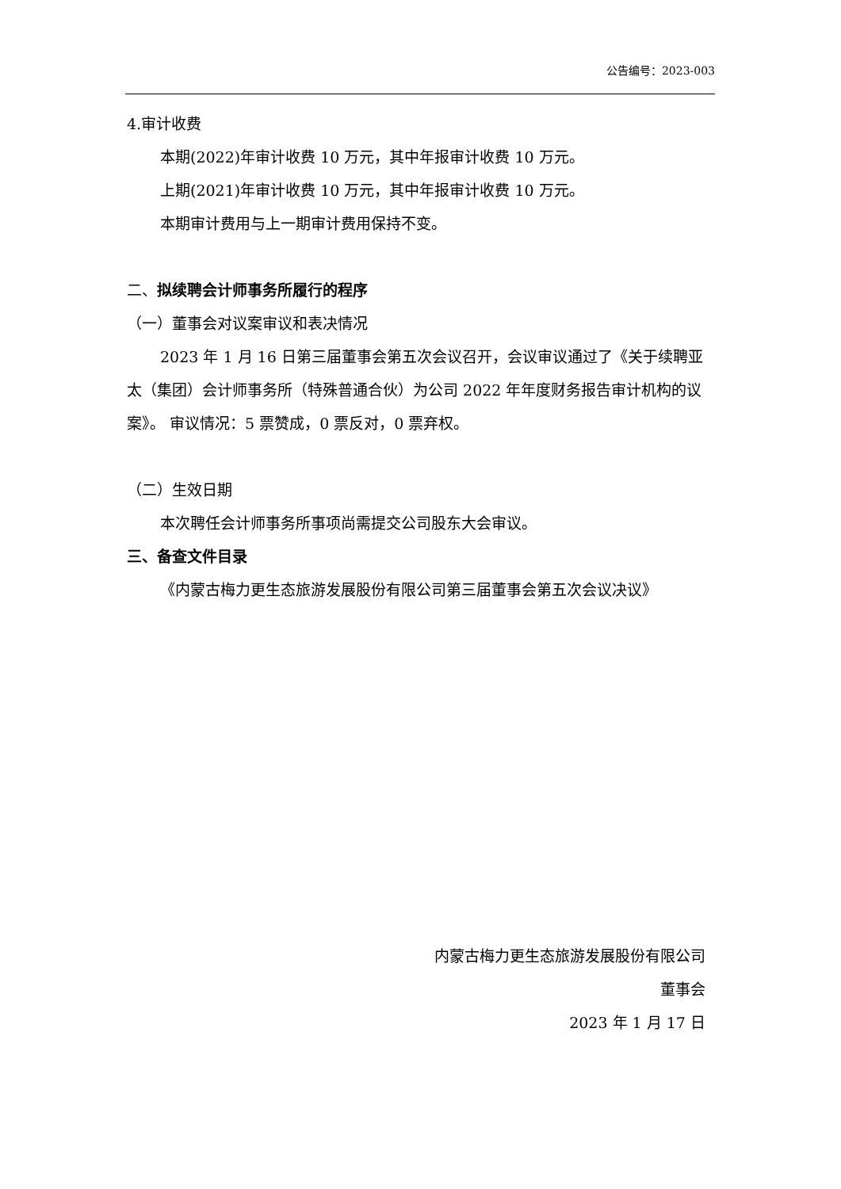公告编号：2023-003
4.审计收费
本期(2022)年审计收费 10 万元，其中年报审计收费 10 万元。
上期(2021)年审计收费 10 万元，其中年报审计收费 10 万元。
本期审计费用与上一期审计费用保持不变。
二、拟续聘会计师事务所履行的程序
（一）董事会对议案审议和表决情况
2023 年 1 月 16 日第三届董事会第五次会议召开，会议审议通过了《关于续聘亚太（集团）会计师事务所（特殊普通合伙）为公司 2022 年年度财务报告审计机构的议案》。 审议情况：5 票赞成，0 票反对，0 票弃权。
（二）生效日期
本次聘任会计师事务所事项尚需提交公司股东大会审议。
三、备查文件目录
《内蒙古梅力更生态旅游发展股份有限公司第三届董事会第五次会议决议》
内蒙古梅力更生态旅游发展股份有限公司
董事会
2023 年 1 月 17 日